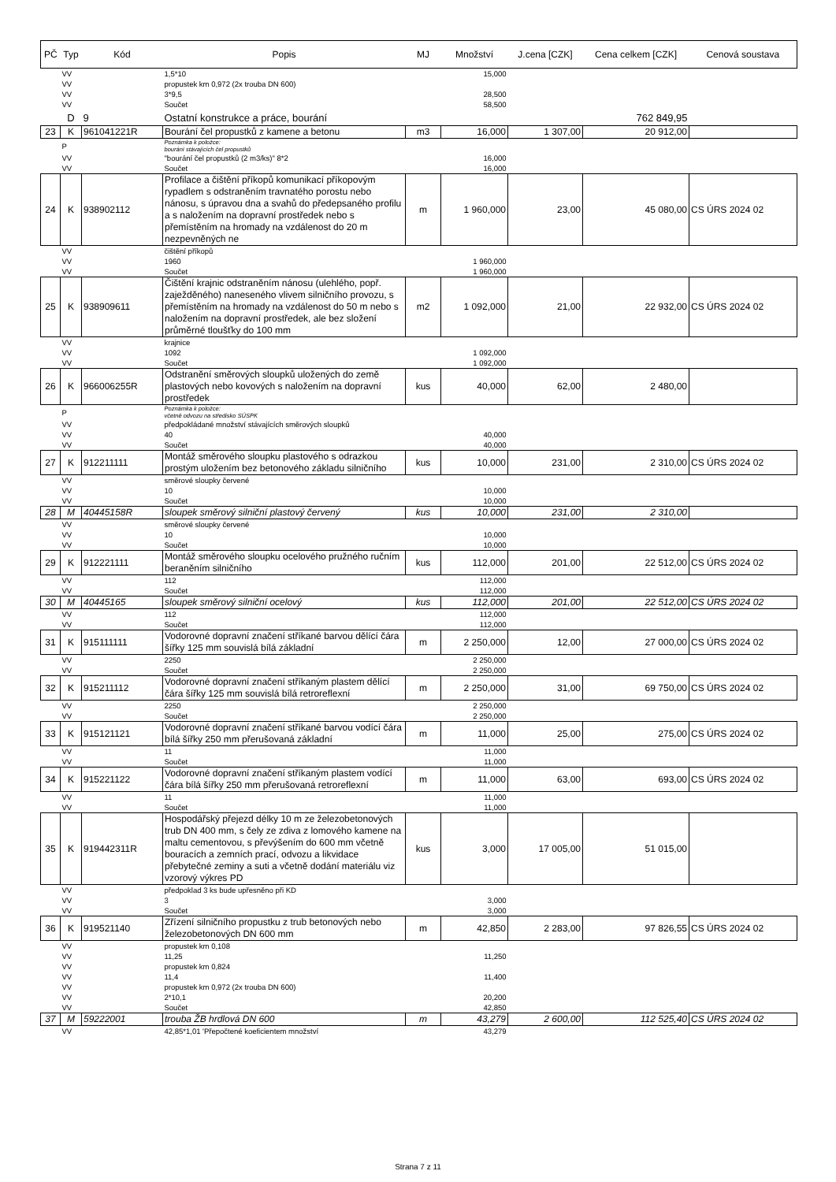| PČ | Typ | Kód | Popis | MJ | Množství | J.cena [CZK] | Cena celkem [CZK] | Cenová soustava |
| --- | --- | --- | --- | --- | --- | --- | --- | --- |
| | VV | | 1,5*10 | | 15,000 | | | |
| | VV | | propustek km 0,972 (2x trouba DN 600) | | | | | |
| | VV | | 3*9,5 | | 28,500 | | | |
| | VV | | Součet | | 58,500 | | | |
| | D | 9 | Ostatní konstrukce a práce, bourání | | | | 762 849,95 | |
| 23 | K | 961041221R | Bourání čel propustků z kamene a betonu | m3 | 16,000 | 1 307,00 | 20 912,00 | |
| | P | | Poznámka k položce: bourání stávajících čel propustků | | | | | |
| | VV | | "bourání čel propustků (2 m3/ks)" 8*2 | | 16,000 | | | |
| | VV | | Součet | | 16,000 | | | |
| 24 | K | 938902112 | Profilace a čištění příkopů komunikací příkopovým rypadlem s odstraněním travnatého porostu nebo nánosu, s úpravou dna a svahů do předepsaného profilu a s naložením na dopravní prostředek nebo s přemístěním na hromady na vzdálenost do 20 m nezpevněných ne | m | 1 960,000 | 23,00 | 45 080,00 | CS ÚRS 2024 02 |
| | VV | | čištění příkopů | | | | | |
| | VV | | 1960 | | 1 960,000 | | | |
| | VV | | Součet | | 1 960,000 | | | |
| 25 | K | 938909611 | Čištění krajnic odstraněním nánosu (ulehlého, popř. zaježděného) naneseného vlivem silničního provozu, s přemístěním na hromady na vzdálenost do 50 m nebo s naložením na dopravní prostředek, ale bez složení průměrné tloušťky do 100 mm | m2 | 1 092,000 | 21,00 | 22 932,00 | CS ÚRS 2024 02 |
| | VV | | krajnice | | | | | |
| | VV | | 1092 | | 1 092,000 | | | |
| | VV | | Součet | | 1 092,000 | | | |
| 26 | K | 966006255R | Odstranění směrových sloupků uložených do země plastových nebo kovových s naložením na dopravní prostředek | kus | 40,000 | 62,00 | 2 480,00 | |
| | P | | Poznámka k položce: včetně odvozu na středisko SÚSPK | | | | | |
| | VV | | předpokládané množství stávajících směrových sloupků | | | | | |
| | VV | | 40 | | 40,000 | | | |
| | VV | | Součet | | 40,000 | | | |
| 27 | K | 912211111 | Montáž směrového sloupku plastového s odrazkou prostým uložením bez betonového základu silničního | kus | 10,000 | 231,00 | 2 310,00 | CS ÚRS 2024 02 |
| | VV | | směrové sloupky červené | | | | | |
| | VV | | 10 | | 10,000 | | | |
| | VV | | Součet | | 10,000 | | | |
| 28 | M | 40445158R | sloupek směrový silniční plastový červený | kus | 10,000 | 231,00 | 2 310,00 | |
| | VV | | směrové sloupky červené | | | | | |
| | VV | | 10 | | 10,000 | | | |
| | VV | | Součet | | 10,000 | | | |
| 29 | K | 912221111 | Montáž směrového sloupku ocelového pružného ručním beraněním silničního | kus | 112,000 | 201,00 | 22 512,00 | CS ÚRS 2024 02 |
| | VV | | 112 | | 112,000 | | | |
| | VV | | Součet | | 112,000 | | | |
| 30 | M | 40445165 | sloupek směrový silniční ocelový | kus | 112,000 | 201,00 | 22 512,00 | CS ÚRS 2024 02 |
| | VV | | 112 | | 112,000 | | | |
| | VV | | Součet | | 112,000 | | | |
| 31 | K | 915111111 | Vodorovné dopravní značení stříkané barvou dělící čára šířky 125 mm souvislá bílá základní | m | 2 250,000 | 12,00 | 27 000,00 | CS ÚRS 2024 02 |
| | VV | | 2250 | | 2 250,000 | | | |
| | VV | | Součet | | 2 250,000 | | | |
| 32 | K | 915211112 | Vodorovné dopravní značení stříkaným plastem dělící čára šířky 125 mm souvislá bílá retroreflexní | m | 2 250,000 | 31,00 | 69 750,00 | CS ÚRS 2024 02 |
| | VV | | 2250 | | 2 250,000 | | | |
| | VV | | Součet | | 2 250,000 | | | |
| 33 | K | 915121121 | Vodorovné dopravní značení stříkané barvou vodící čára bílá šířky 250 mm přerušovaná základní | m | 11,000 | 25,00 | 275,00 | CS ÚRS 2024 02 |
| | VV | | 11 | | 11,000 | | | |
| | VV | | Součet | | 11,000 | | | |
| 34 | K | 915221122 | Vodorovné dopravní značení stříkaným plastem vodící čára bílá šířky 250 mm přerušovaná retroreflexní | m | 11,000 | 63,00 | 693,00 | CS ÚRS 2024 02 |
| | VV | | 11 | | 11,000 | | | |
| | VV | | Součet | | 11,000 | | | |
| 35 | K | 919442311R | Hospodářský přejezd délky 10 m ze železobetonových trub DN 400 mm, s čely ze zdiva z lomového kamene na maltu cementovou, s převýšením do 600 mm včetně bouracích a zemních prací, odvozu a likvidace přebytečné zeminy a suti a včetně dodání materiálu viz vzorový výkres PD | kus | 3,000 | 17 005,00 | 51 015,00 | |
| | VV | | předpoklad 3 ks bude upřesněno při KD | | | | | |
| | VV | | 3 | | 3,000 | | | |
| | VV | | Součet | | 3,000 | | | |
| 36 | K | 919521140 | Zřízení silničního propustku z trub betonových nebo železobetonových DN 600 mm | m | 42,850 | 2 283,00 | 97 826,55 | CS ÚRS 2024 02 |
| | VV | | propustek km 0,108 | | | | | |
| | VV | | 11,25 | | 11,250 | | | |
| | VV | | propustek km 0,824 | | | | | |
| | VV | | 11,4 | | 11,400 | | | |
| | VV | | propustek km 0,972 (2x trouba DN 600) | | | | | |
| | VV | | 2*10,1 | | 20,200 | | | |
| | VV | | Součet | | 42,850 | | | |
| 37 | M | 59222001 | trouba ŽB hrdlová DN 600 | m | 43,279 | 2 600,00 | 112 525,40 | CS ÚRS 2024 02 |
| | VV | | 42,85*1,01 'Přepočtené koeficientem množství | | 43,279 | | | |
Strana 7 z 11